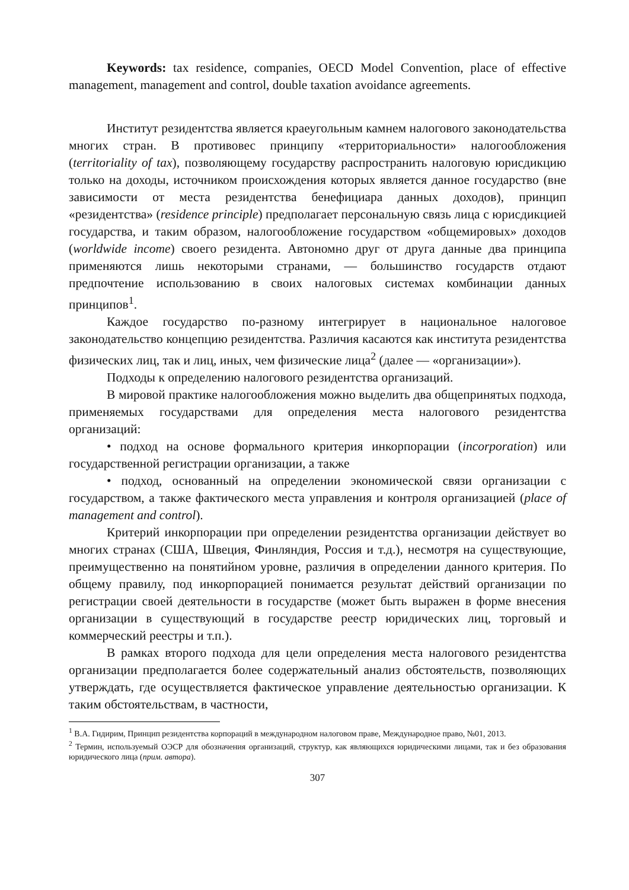Keywords: tax residence, companies, OECD Model Convention, place of effective management, management and control, double taxation avoidance agreements.
Институт резидентства является краеугольным камнем налогового законодательства многих стран. В противовес принципу «территориальности» налогообложения (territoriality of tax), позволяющему государству распространить налоговую юрисдикцию только на доходы, источником происхождения которых является данное государство (вне зависимости от места резидентства бенефициара данных доходов), принцип «резидентства» (residence principle) предполагает персональную связь лица с юрисдикцией государства, и таким образом, налогообложение государством «общемировых» доходов (worldwide income) своего резидента. Автономно друг от друга данные два принципа применяются лишь некоторыми странами, — большинство государств отдают предпочтение использованию в своих налоговых системах комбинации данных принципов<sup>1</sup>.
Каждое государство по-разному интегрирует в национальное налоговое законодательство концепцию резидентства. Различия касаются как института резидентства физических лиц, так и лиц, иных, чем физические лица<sup>2</sup> (далее — «организации»).
Подходы к определению налогового резидентства организаций.
В мировой практике налогообложения можно выделить два общепринятых подхода, применяемых государствами для определения места налогового резидентства организаций:
• подход на основе формального критерия инкорпорации (incorporation) или государственной регистрации организации, а также
• подход, основанный на определении экономической связи организации с государством, а также фактического места управления и контроля организацией (place of management and control).
Критерий инкорпорации при определении резидентства организации действует во многих странах (США, Швеция, Финляндия, Россия и т.д.), несмотря на существующие, преимущественно на понятийном уровне, различия в определении данного критерия. По общему правилу, под инкорпорацией понимается результат действий организации по регистрации своей деятельности в государстве (может быть выражен в форме внесения организации в существующий в государстве реестр юридических лиц, торговый и коммерческий реестры и т.п.).
В рамках второго подхода для цели определения места налогового резидентства организации предполагается более содержательный анализ обстоятельств, позволяющих утверждать, где осуществляется фактическое управление деятельностью организации. К таким обстоятельствам, в частности,
<sup>1</sup> В.А. Гидирим, Принцип резидентства корпораций в международном налоговом праве, Международное право, №01, 2013.
<sup>2</sup> Термин, используемый ОЭСР для обозначения организаций, структур, как являющихся юридическими лицами, так и без образования юридического лица (прим. автора).
307